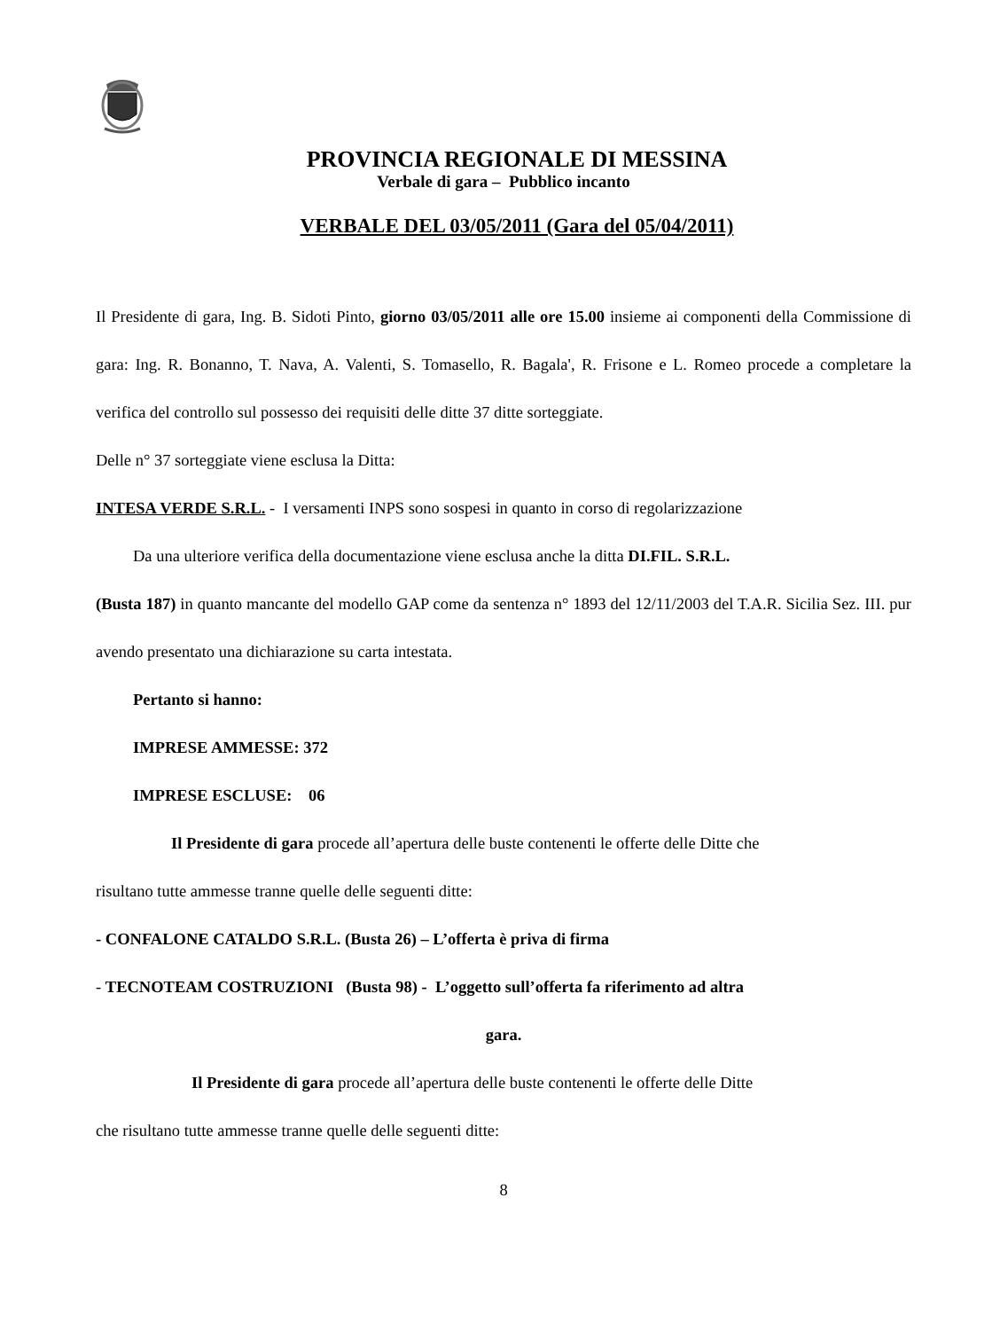PROVINCIA REGIONALE DI MESSINA
Verbale di gara – Pubblico incanto
VERBALE DEL 03/05/2011 (Gara del 05/04/2011)
Il Presidente di gara, Ing. B. Sidoti Pinto, giorno 03/05/2011 alle ore 15.00 insieme ai componenti della Commissione di gara: Ing. R. Bonanno, T. Nava, A. Valenti, S. Tomasello, R. Bagala', R. Frisone e L. Romeo procede a completare la verifica del controllo sul possesso dei requisiti delle ditte 37 ditte sorteggiate.
Delle n° 37 sorteggiate viene esclusa la Ditta:
INTESA VERDE S.R.L. - I versamenti INPS sono sospesi in quanto in corso di regolarizzazione
Da una ulteriore verifica della documentazione viene esclusa anche la ditta DI.FIL. S.R.L.
(Busta 187) in quanto mancante del modello GAP come da sentenza n° 1893 del 12/11/2003 del T.A.R. Sicilia Sez. III. pur avendo presentato una dichiarazione su carta intestata.
Pertanto si hanno:
IMPRESE AMMESSE: 372
IMPRESE ESCLUSE: 06
Il Presidente di gara procede all’apertura delle buste contenenti le offerte delle Ditte che
risultano tutte ammesse tranne quelle delle seguenti ditte:
- CONFALONE CATALDO S.R.L. (Busta 26) – L’offerta è priva di firma
- TECNOTEAM COSTRUZIONI (Busta 98) - L’oggetto sull’offerta fa riferimento ad altra
gara.
Il Presidente di gara procede all’apertura delle buste contenenti le offerte delle Ditte
che risultano tutte ammesse tranne quelle delle seguenti ditte:
8